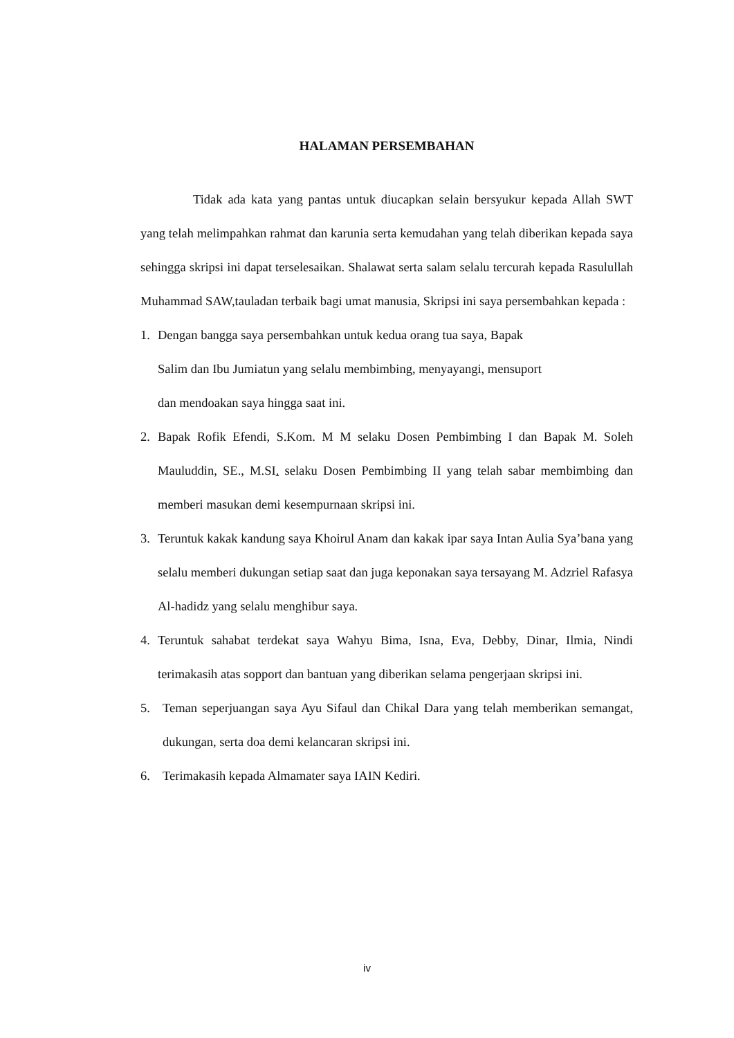HALAMAN PERSEMBAHAN
Tidak ada kata yang pantas untuk diucapkan selain bersyukur kepada Allah SWT yang telah melimpahkan rahmat dan karunia serta kemudahan yang telah diberikan kepada saya sehingga skripsi ini dapat terselesaikan. Shalawat serta salam selalu tercurah kepada Rasulullah Muhammad SAW,tauladan terbaik bagi umat manusia, Skripsi ini saya persembahkan kepada :
1. Dengan bangga saya persembahkan untuk kedua orang tua saya, Bapak
Salim dan Ibu Jumiatun yang selalu membimbing, menyayangi, mensuport
dan mendoakan saya hingga saat ini.
2. Bapak Rofik Efendi, S.Kom. M M selaku Dosen Pembimbing I dan Bapak M. Soleh Mauluddin, SE., M.SI. selaku Dosen Pembimbing II yang telah sabar membimbing dan memberi masukan demi kesempurnaan skripsi ini.
3. Teruntuk kakak kandung saya Khoirul Anam dan kakak ipar saya Intan Aulia Sya’bana yang selalu memberi dukungan setiap saat dan juga keponakan saya tersayang M. Adzriel Rafasya Al-hadidz yang selalu menghibur saya.
4. Teruntuk sahabat terdekat saya Wahyu Bima, Isna, Eva, Debby, Dinar, Ilmia, Nindi terimakasih atas sopport dan bantuan yang diberikan selama pengerjaan skripsi ini.
5. Teman seperjuangan saya Ayu Sifaul dan Chikal Dara yang telah memberikan semangat, dukungan, serta doa demi kelancaran skripsi ini.
6. Terimakasih kepada Almamater saya IAIN Kediri.
iv